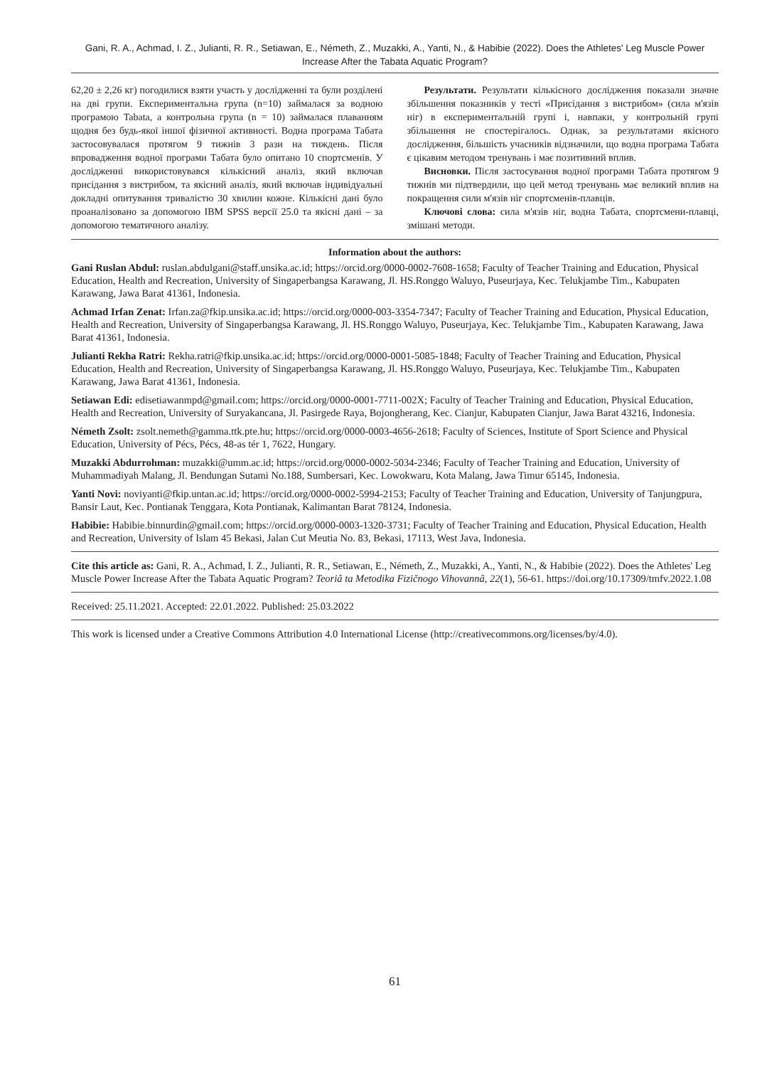Gani, R. A., Achmad, I. Z., Julianti, R. R., Setiawan, E., Németh, Z., Muzakki, A., Yanti, N., & Habibie (2022). Does the Athletes' Leg Muscle Power Increase After the Tabata Aquatic Program?
62,20 ± 2,26 кг) погодилися взяти участь у дослідженні та були розділені на дві групи. Експериментальна група (n=10) займалася за водною програмою Tabata, а контрольна група (n = 10) займалася плаванням щодня без будь-якої іншої фізичної активності. Водна програма Табата застосовувалася протягом 9 тижнів 3 рази на тиждень. Після впровадження водної програми Табата було опитано 10 спортсменів. У дослідженні використовувався кількісний аналіз, який включав присідання з вистрибом, та якісний аналіз, який включав індивідуальні докладні опитування тривалістю 30 хвилин кожне. Кількісні дані було проаналізовано за допомогою IBM SPSS версії 25.0 та якісні дані – за допомогою тематичного аналізу.
Результати. Результати кількісного дослідження показали значне збільшення показників у тесті «Присідання з вистрибом» (сила м'язів ніг) в експериментальній групі і, навпаки, у контрольній групі збільшення не спостерігалось. Однак, за результатами якісного дослідження, більшість учасників відзначили, що водна програма Табата є цікавим методом тренувань і має позитивний вплив.
Висновки. Після застосування водної програми Табата протягом 9 тижнів ми підтвердили, що цей метод тренувань має великий вплив на покращення сили м'язів ніг спортсменів-плавців.
Ключові слова: сила м'язів ніг, водна Табата, спортсмени-плавці, змішані методи.
Information about the authors:
Gani Ruslan Abdul: ruslan.abdulgani@staff.unsika.ac.id; https://orcid.org/0000-0002-7608-1658; Faculty of Teacher Training and Education, Physical Education, Health and Recreation, University of Singaperbangsa Karawang, Jl. HS.Ronggo Waluyo, Puseurjaya, Kec. Telukjambe Tim., Kabupaten Karawang, Jawa Barat 41361, Indonesia.
Achmad Irfan Zenat: Irfan.za@fkip.unsika.ac.id; https://orcid.org/0000-003-3354-7347; Faculty of Teacher Training and Education, Physical Education, Health and Recreation, University of Singaperbangsa Karawang, Jl. HS.Ronggo Waluyo, Puseurjaya, Kec. Telukjambe Tim., Kabupaten Karawang, Jawa Barat 41361, Indonesia.
Julianti Rekha Ratri: Rekha.ratri@fkip.unsika.ac.id; https://orcid.org/0000-0001-5085-1848; Faculty of Teacher Training and Education, Physical Education, Health and Recreation, University of Singaperbangsa Karawang, Jl. HS.Ronggo Waluyo, Puseurjaya, Kec. Telukjambe Tim., Kabupaten Karawang, Jawa Barat 41361, Indonesia.
Setiawan Edi: edisetiawanmpd@gmail.com; https://orcid.org/0000-0001-7711-002X; Faculty of Teacher Training and Education, Physical Education, Health and Recreation, University of Suryakancana, Jl. Pasirgede Raya, Bojongherang, Kec. Cianjur, Kabupaten Cianjur, Jawa Barat 43216, Indonesia.
Németh Zsolt: zsolt.nemeth@gamma.ttk.pte.hu; https://orcid.org/0000-0003-4656-2618; Faculty of Sciences, Institute of Sport Science and Physical Education, University of Pécs, Pécs, 48-as tér 1, 7622, Hungary.
Muzakki Abdurrohman: muzakki@umm.ac.id; https://orcid.org/0000-0002-5034-2346; Faculty of Teacher Training and Education, University of Muhammadiyah Malang, Jl. Bendungan Sutami No.188, Sumbersari, Kec. Lowokwaru, Kota Malang, Jawa Timur 65145, Indonesia.
Yanti Novi: noviyanti@fkip.untan.ac.id; https://orcid.org/0000-0002-5994-2153; Faculty of Teacher Training and Education, University of Tanjungpura, Bansir Laut, Kec. Pontianak Tenggara, Kota Pontianak, Kalimantan Barat 78124, Indonesia.
Habibie: Habibie.binnurdin@gmail.com; https://orcid.org/0000-0003-1320-3731; Faculty of Teacher Training and Education, Physical Education, Health and Recreation, University of Islam 45 Bekasi, Jalan Cut Meutia No. 83, Bekasi, 17113, West Java, Indonesia.
Cite this article as: Gani, R. A., Achmad, I. Z., Julianti, R. R., Setiawan, E., Németh, Z., Muzakki, A., Yanti, N., & Habibie (2022). Does the Athletes' Leg Muscle Power Increase After the Tabata Aquatic Program? Teoriâ ta Metodika Fizičnogo Vihovannâ, 22(1), 56-61. https://doi.org/10.17309/tmfv.2022.1.08
Received: 25.11.2021. Accepted: 22.01.2022. Published: 25.03.2022
This work is licensed under a Creative Commons Attribution 4.0 International License (http://creativecommons.org/licenses/by/4.0).
61